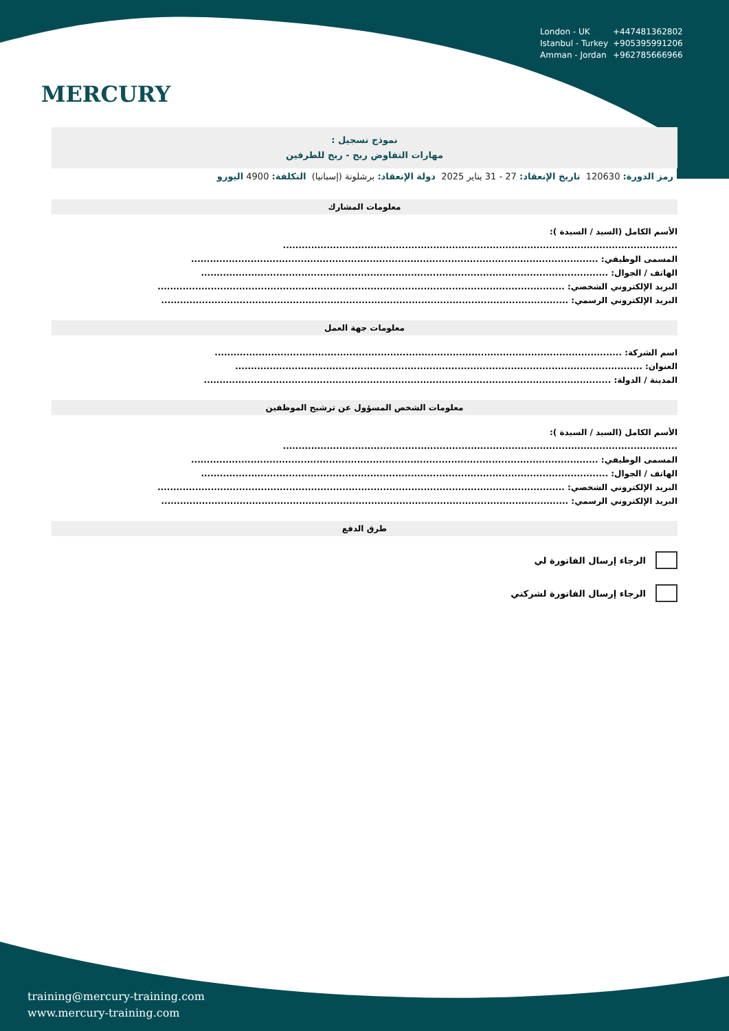MERCURY
London - UK +447481362802
Istanbul - Turkey +905395991206
Amman - Jordan +962785666966
نموذج تسجيل :
مهارات التفاوض ربح - ربح للطرفين
رمز الدورة: 120630 تاريخ الإنعقاد: 27 - 31 يناير 2025 دولة الإنعقاد: برشلونة (إسبانيا) التكلفة: 4900 اليورو
معلومات المشارك
الأسم الكامل (السيد / السيدة ):
..............................................................................................................................
المسمى الوظيفي: ..................................................................................................................................
الهاتف / الجوال: ..................................................................................................................................
البريد الإلكتروني الشخصي: ..................................................................................................................................
البريد الإلكتروني الرسمي: ..................................................................................................................................
معلومات جهة العمل
اسم الشركة: ..................................................................................................................................
العنوان: ..................................................................................................................................
المدينة / الدولة: ..................................................................................................................................
معلومات الشخص المسؤول عن ترشيح الموظفين
الأسم الكامل (السيد / السيدة ):
..............................................................................................................................
المسمى الوظيفي: ..................................................................................................................................
الهاتف / الجوال: ..................................................................................................................................
البريد الإلكتروني الشخصي: ..................................................................................................................................
البريد الإلكتروني الرسمي: ..................................................................................................................................
طرق الدفع
الرجاء إرسال الفاتورة لي
الرجاء إرسال الفاتورة لشركتي
training@mercury-training.com
www.mercury-training.com